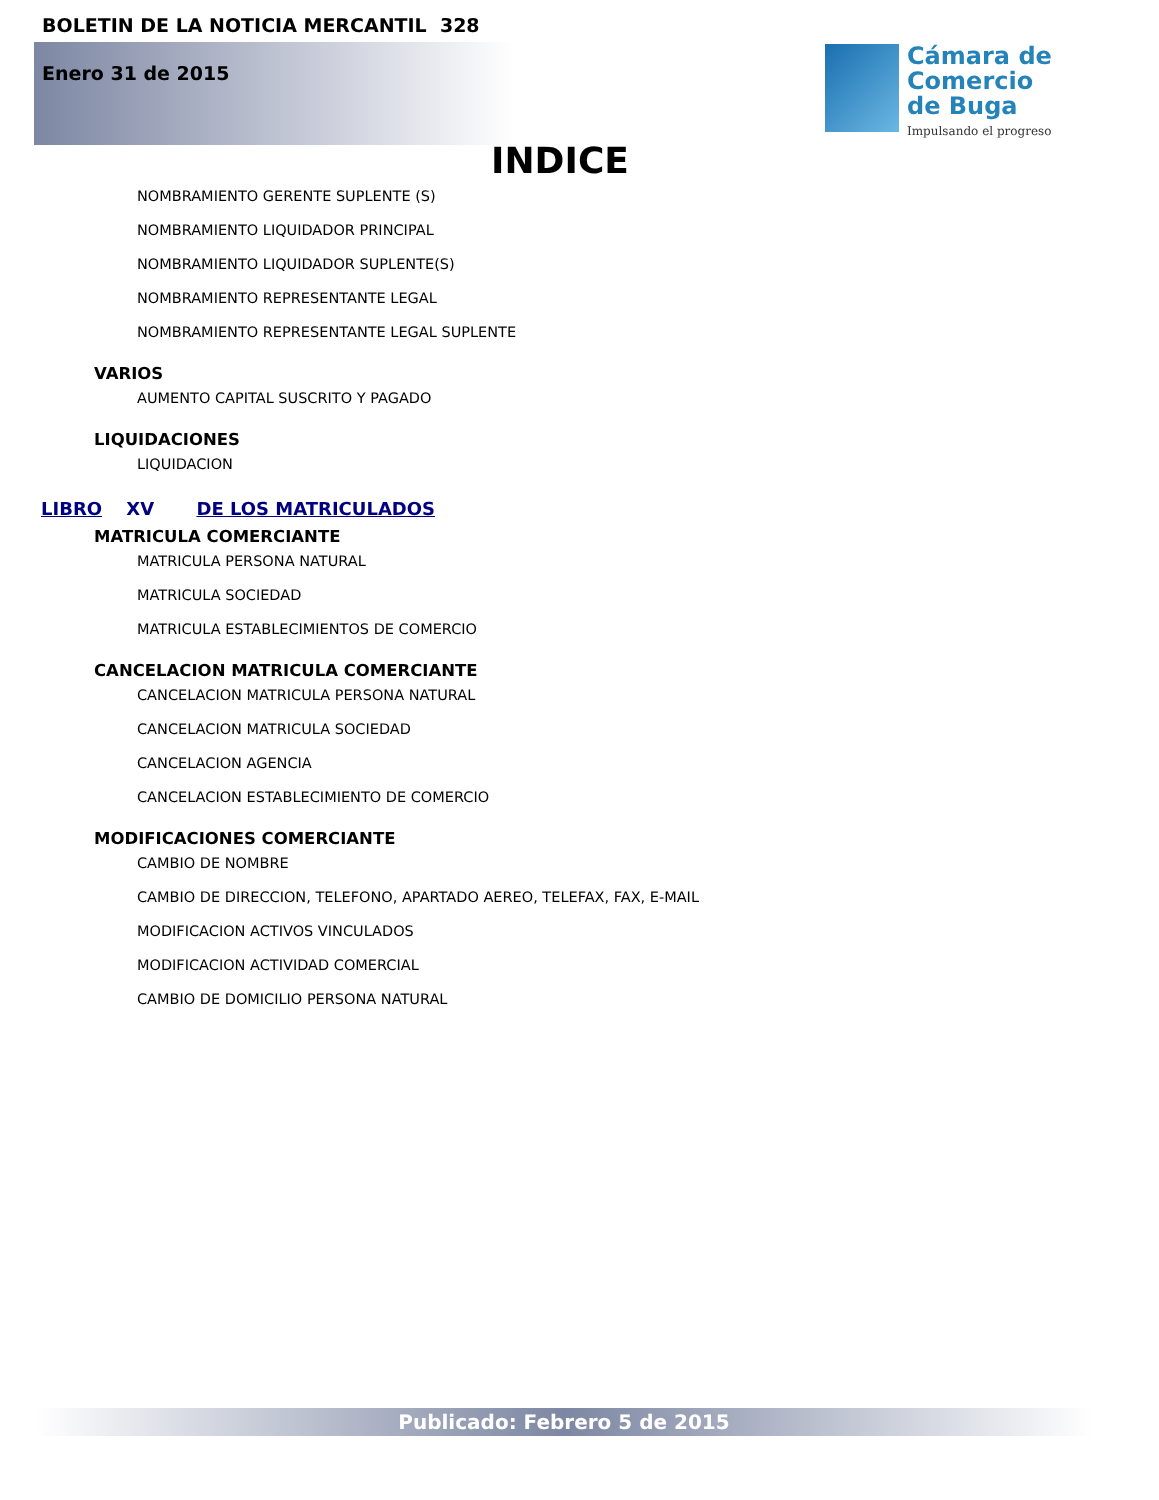BOLETIN DE LA NOTICIA MERCANTIL 328
Enero 31 de 2015
Cámara de
Comercio
de Buga
Impulsando el progreso
INDICE
NOMBRAMIENTO GERENTE SUPLENTE (S)
NOMBRAMIENTO LIQUIDADOR PRINCIPAL
NOMBRAMIENTO LIQUIDADOR SUPLENTE(S)
NOMBRAMIENTO REPRESENTANTE LEGAL
NOMBRAMIENTO REPRESENTANTE LEGAL SUPLENTE
VARIOS
AUMENTO CAPITAL SUSCRITO Y PAGADO
LIQUIDACIONES
LIQUIDACION
LIBRO XV DE LOS MATRICULADOS
MATRICULA COMERCIANTE
MATRICULA PERSONA NATURAL
MATRICULA SOCIEDAD
MATRICULA ESTABLECIMIENTOS DE COMERCIO
CANCELACION MATRICULA COMERCIANTE
CANCELACION MATRICULA PERSONA NATURAL
CANCELACION MATRICULA SOCIEDAD
CANCELACION AGENCIA
CANCELACION ESTABLECIMIENTO DE COMERCIO
MODIFICACIONES COMERCIANTE
CAMBIO DE NOMBRE
CAMBIO DE DIRECCION, TELEFONO, APARTADO AEREO, TELEFAX, FAX, E-MAIL
MODIFICACION ACTIVOS VINCULADOS
MODIFICACION ACTIVIDAD COMERCIAL
CAMBIO DE DOMICILIO PERSONA NATURAL
Publicado: Febrero 5 de 2015